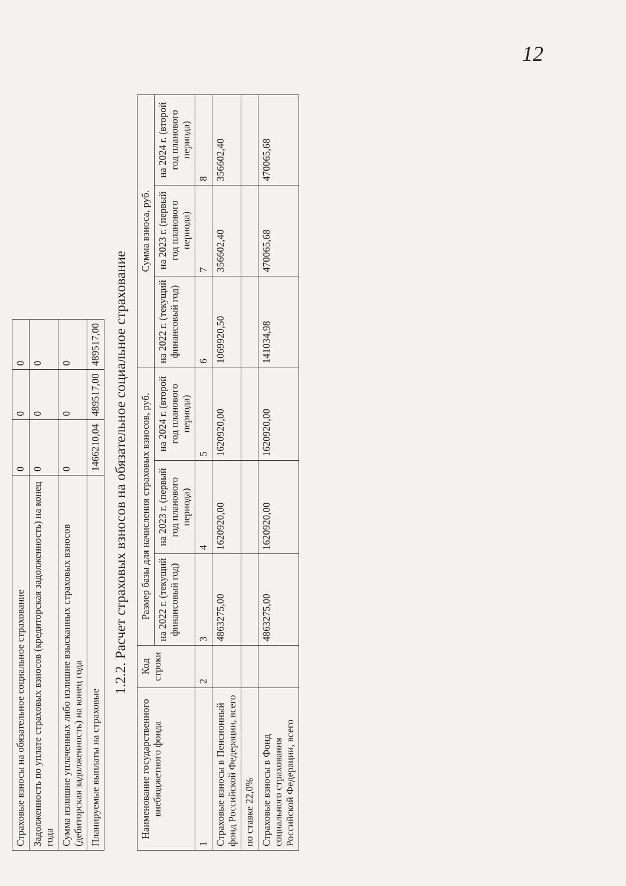12
| Страховые взносы на обязательное социальное страхование | 0 | 0 | 0 |
| Задолженность по уплате страховых взносов (кредиторская задолженность) на конец года | 0 | 0 | 0 |
| Сумма излишне уплаченных либо излишне взысканных страховых взносов (дебиторская задолженность) на конец года | 0 | 0 | 0 |
| Планируемые выплаты на страховые | 1466210,04 | 489517,00 | 489517,00 |
1.2.2. Расчет страховых взносов на обязательное социальное страхование
| Наименование государственного внебюджетного фонда | Код строки | Размер базы для начисления страховых взносов, руб. | | | Сумма взноса, руб. | | |
| --- | --- | --- | --- | --- | --- | --- | --- |
| | | на 2022 г. (текущий финансовый год) | на 2023 г. (первый год планового периода) | на 2024 г. (второй год планового периода) | на 2022 г. (текущий финансовый год) | на 2023 г. (первый год планового периода) | на 2024 г. (второй год планового периода) |
| 1 | 2 | 3 | 4 | 5 | 6 | 7 | 8 |
| Страховые взносы в Пенсионный фонд Российской Федерации, всего | | 4863275,00 | 1620920,00 | 1620920,00 | 1069920,50 | 356602,40 | 356602,40 |
| по ставке 22,0% | | | | | | | |
| Страховые взносы в Фонд социального страхования Российской Федерации, всего | | 4863275,00 | 1620920,00 | 1620920,00 | 141034,98 | 470065,68 | 470065,68 |